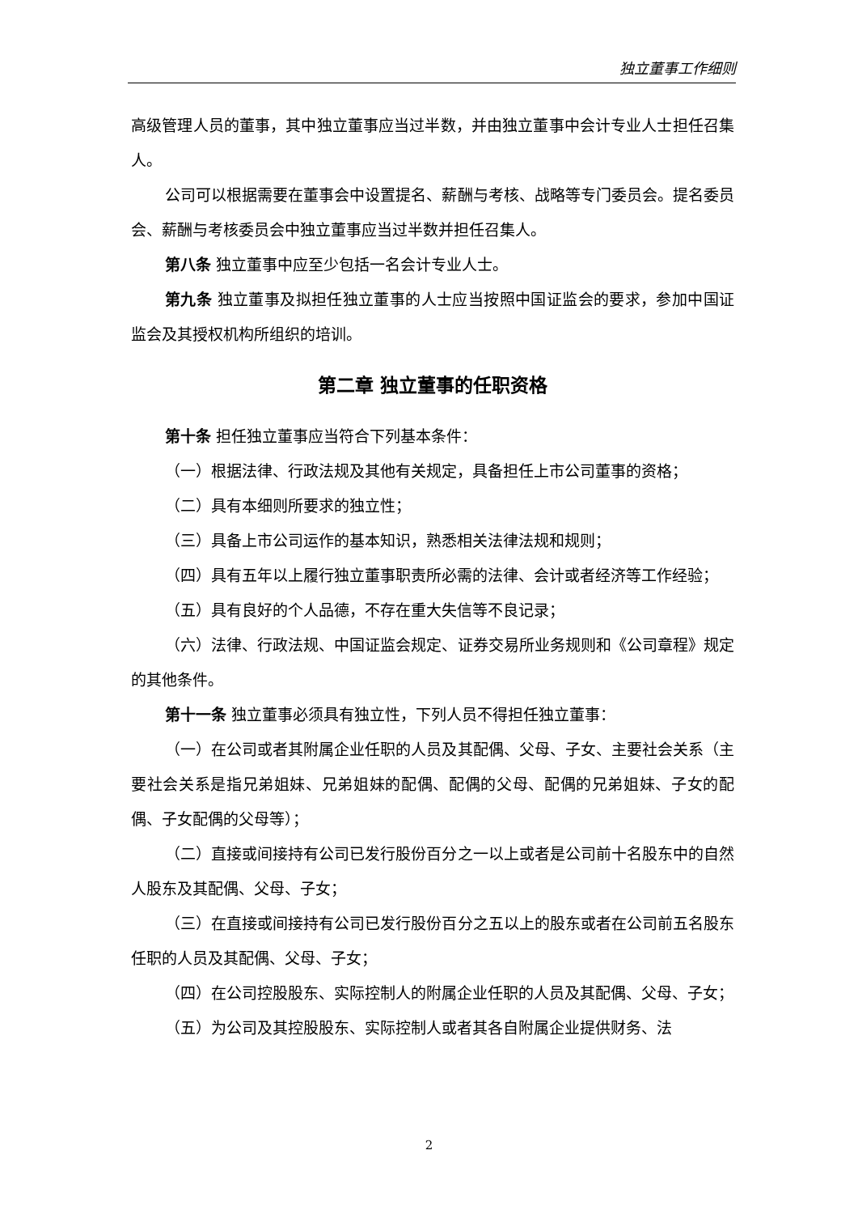独立董事工作细则
高级管理人员的董事，其中独立董事应当过半数，并由独立董事中会计专业人士担任召集人。
公司可以根据需要在董事会中设置提名、薪酬与考核、战略等专门委员会。提名委员会、薪酬与考核委员会中独立董事应当过半数并担任召集人。
第八条 独立董事中应至少包括一名会计专业人士。
第九条 独立董事及拟担任独立董事的人士应当按照中国证监会的要求，参加中国证监会及其授权机构所组织的培训。
第二章 独立董事的任职资格
第十条 担任独立董事应当符合下列基本条件：
（一）根据法律、行政法规及其他有关规定，具备担任上市公司董事的资格；
（二）具有本细则所要求的独立性；
（三）具备上市公司运作的基本知识，熟悉相关法律法规和规则；
（四）具有五年以上履行独立董事职责所必需的法律、会计或者经济等工作经验；
（五）具有良好的个人品德，不存在重大失信等不良记录；
（六）法律、行政法规、中国证监会规定、证券交易所业务规则和《公司章程》规定的其他条件。
第十一条 独立董事必须具有独立性，下列人员不得担任独立董事：
（一）在公司或者其附属企业任职的人员及其配偶、父母、子女、主要社会关系（主要社会关系是指兄弟姐妹、兄弟姐妹的配偶、配偶的父母、配偶的兄弟姐妹、子女的配偶、子女配偶的父母等）；
（二）直接或间接持有公司已发行股份百分之一以上或者是公司前十名股东中的自然人股东及其配偶、父母、子女；
（三）在直接或间接持有公司已发行股份百分之五以上的股东或者在公司前五名股东任职的人员及其配偶、父母、子女；
（四）在公司控股股东、实际控制人的附属企业任职的人员及其配偶、父母、子女；
（五）为公司及其控股股东、实际控制人或者其各自附属企业提供财务、法
2